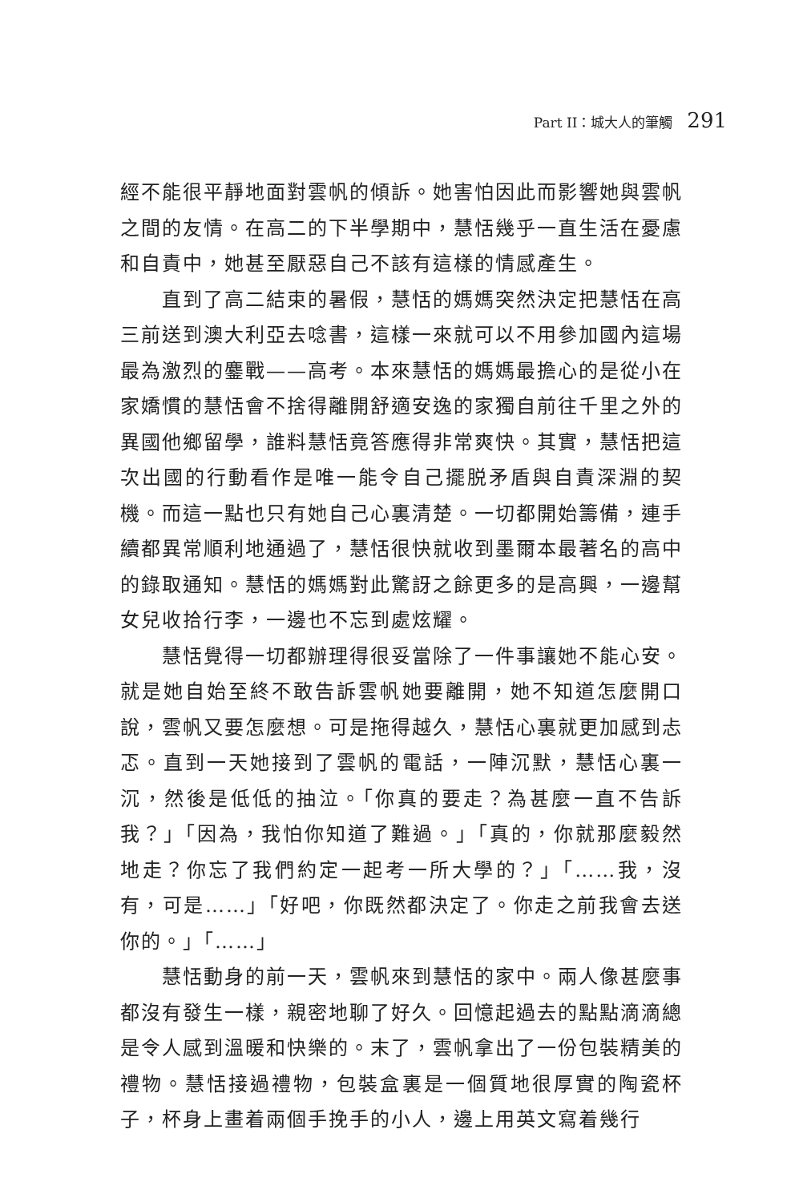Part II：城大人的筆觸 291
經不能很平靜地面對雲帆的傾訴。她害怕因此而影響她與雲帆之間的友情。在高二的下半學期中，慧恬幾乎一直生活在憂慮和自責中，她甚至厭惡自己不該有這樣的情感產生。
直到了高二結束的暑假，慧恬的媽媽突然決定把慧恬在高三前送到澳大利亞去唸書，這樣一來就可以不用參加國內這場最為激烈的鏖戰——高考。本來慧恬的媽媽最擔心的是從小在家嬌慣的慧恬會不捨得離開舒適安逸的家獨自前往千里之外的異國他鄉留學，誰料慧恬竟答應得非常爽快。其實，慧恬把這次出國的行動看作是唯一能令自己擺脱矛盾與自責深淵的契機。而這一點也只有她自己心裏清楚。一切都開始籌備，連手續都異常順利地通過了，慧恬很快就收到墨爾本最著名的高中的錄取通知。慧恬的媽媽對此驚訝之餘更多的是高興，一邊幫女兒收拾行李，一邊也不忘到處炫耀。
慧恬覺得一切都辦理得很妥當除了一件事讓她不能心安。就是她自始至終不敢告訴雲帆她要離開，她不知道怎麼開口說，雲帆又要怎麼想。可是拖得越久，慧恬心裏就更加感到忐忑。直到一天她接到了雲帆的電話，一陣沉默，慧恬心裏一沉，然後是低低的抽泣。「你真的要走？為甚麼一直不告訴我？」「因為，我怕你知道了難過。」「真的，你就那麼毅然地走？你忘了我們約定一起考一所大學的？」「……我，沒有，可是……」「好吧，你既然都決定了。你走之前我會去送你的。」「……」
慧恬動身的前一天，雲帆來到慧恬的家中。兩人像甚麼事都沒有發生一樣，親密地聊了好久。回憶起過去的點點滴滴總是令人感到溫暖和快樂的。末了，雲帆拿出了一份包裝精美的禮物。慧恬接過禮物，包裝盒裏是一個質地很厚實的陶瓷杯子，杯身上畫着兩個手挽手的小人，邊上用英文寫着幾行